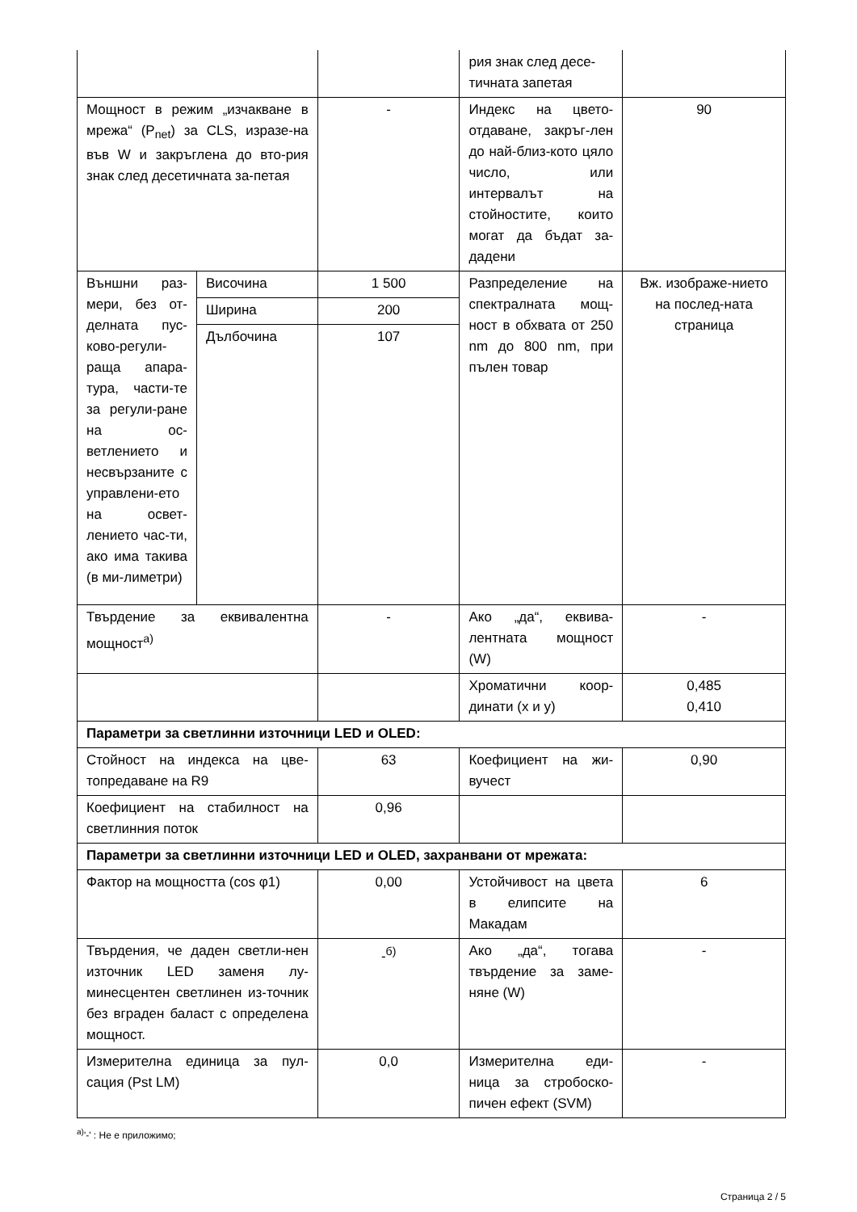| | | | рия знак след десе-тичната запетая | |
| Мощност в режим „изчакване в мрежа“ (P<sub>net</sub>) за CLS, изразе-на във W и закръглена до вто-рия знак след десетичната за-петая | | - | Индекс на цвето-отдаване, закръг-лен до най-близ-кото цяло число, или интервалът на стойностите, които могат да бъдат за-дадени | 90 |
| Външни раз-мери, без от-делната пус-ково-регули-раща апара-тура, части-те за регули-ране на ос-ветлението и несвързаните с управлени-ето на освет-лението час-ти, ако има такива (в ми-лиметри) | Височина | 1 500 | Разпределение на спектралната мощ-ност в обхвата от 250 nm до 800 nm, при пълен товар | Вж. изображе-нието на послед-ната страница |
| | Ширина | 200 | | |
| | Дълбочина | 107 | | |
| Твърдение за еквивалентна мощност<sup>а)</sup> | | - | Ако „да“, еквива-лентната мощност (W) | - |
| | | | Хроматични коор-динати (x и y) | 0,485 0,410 |
| Параметри за светлинни източници LED и OLED: | | | | |
| Стойност на индекса на цве-топредаване на R9 | | 63 | Коефициент на жи-вучест | 0,90 |
| Коефициент на стабилност на светлинния поток | | 0,96 | | |
| Параметри за светлинни източници LED и OLED, захранвани от мрежата: | | | | |
| Фактор на мощността (cos φ1) | | 0,00 | Устойчивост на цвета в елипсите на Макадам | 6 |
| Твърдения, че даден светли-нен източник LED заменя лу-минесцентен светлинен из-точник без вграден баласт с определена мощност. | | -<sup>б)</sup> | Ако „да“, тогава твърдение за заме-няне (W) | - |
| Измерителна единица за пул-сация (Pst LM) | | 0,0 | Измерителна еди-ница за стробоско-пичен ефект (SVM) | - |
<sup>а)</sup>'-' : Не е приложимо;
Страница 2 / 5